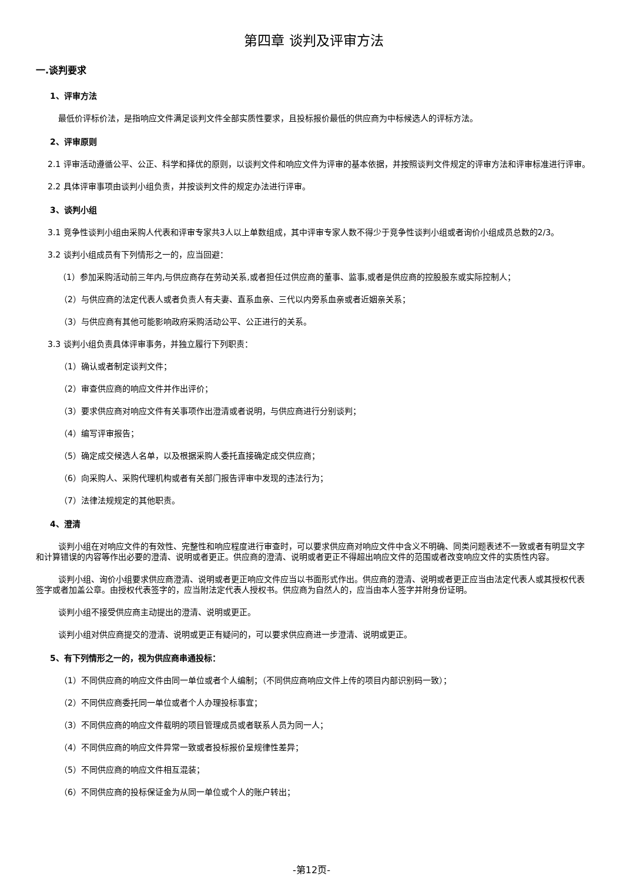第四章 谈判及评审方法
一.谈判要求
1、评审方法
最低价评标价法，是指响应文件满足谈判文件全部实质性要求，且投标报价最低的供应商为中标候选人的评标方法。
2、评审原则
2.1 评审活动遵循公平、公正、科学和择优的原则，以谈判文件和响应文件为评审的基本依据，并按照谈判文件规定的评审方法和评审标准进行评审。
2.2 具体评审事项由谈判小组负责，并按谈判文件的规定办法进行评审。
3、谈判小组
3.1 竞争性谈判小组由采购人代表和评审专家共3人以上单数组成，其中评审专家人数不得少于竞争性谈判小组或者询价小组成员总数的2/3。
3.2 谈判小组成员有下列情形之一的，应当回避：
（1）参加采购活动前三年内,与供应商存在劳动关系,或者担任过供应商的董事、监事,或者是供应商的控股股东或实际控制人；
（2）与供应商的法定代表人或者负责人有夫妻、直系血亲、三代以内旁系血亲或者近姻亲关系；
（3）与供应商有其他可能影响政府采购活动公平、公正进行的关系。
3.3 谈判小组负责具体评审事务，并独立履行下列职责：
（1）确认或者制定谈判文件；
（2）审查供应商的响应文件并作出评价；
（3）要求供应商对响应文件有关事项作出澄清或者说明，与供应商进行分别谈判；
（4）编写评审报告；
（5）确定成交候选人名单，以及根据采购人委托直接确定成交供应商；
（6）向采购人、采购代理机构或者有关部门报告评审中发现的违法行为；
（7）法律法规规定的其他职责。
4、澄清
谈判小组在对响应文件的有效性、完整性和响应程度进行审查时，可以要求供应商对响应文件中含义不明确、同类问题表述不一致或者有明显文字和计算错误的内容等作出必要的澄清、说明或者更正。供应商的澄清、说明或者更正不得超出响应文件的范围或者改变响应文件的实质性内容。
谈判小组、询价小组要求供应商澄清、说明或者更正响应文件应当以书面形式作出。供应商的澄清、说明或者更正应当由法定代表人或其授权代表签字或者加盖公章。由授权代表签字的，应当附法定代表人授权书。供应商为自然人的，应当由本人签字并附身份证明。
谈判小组不接受供应商主动提出的澄清、说明或更正。
谈判小组对供应商提交的澄清、说明或更正有疑问的，可以要求供应商进一步澄清、说明或更正。
5、有下列情形之一的，视为供应商串通投标：
（1）不同供应商的响应文件由同一单位或者个人编制；（不同供应商响应文件上传的项目内部识别码一致）；
（2）不同供应商委托同一单位或者个人办理投标事宜；
（3）不同供应商的响应文件载明的项目管理成员或者联系人员为同一人；
（4）不同供应商的响应文件异常一致或者投标报价呈规律性差异；
（5）不同供应商的响应文件相互混装；
（6）不同供应商的投标保证金为从同一单位或个人的账户转出；
-第12页-